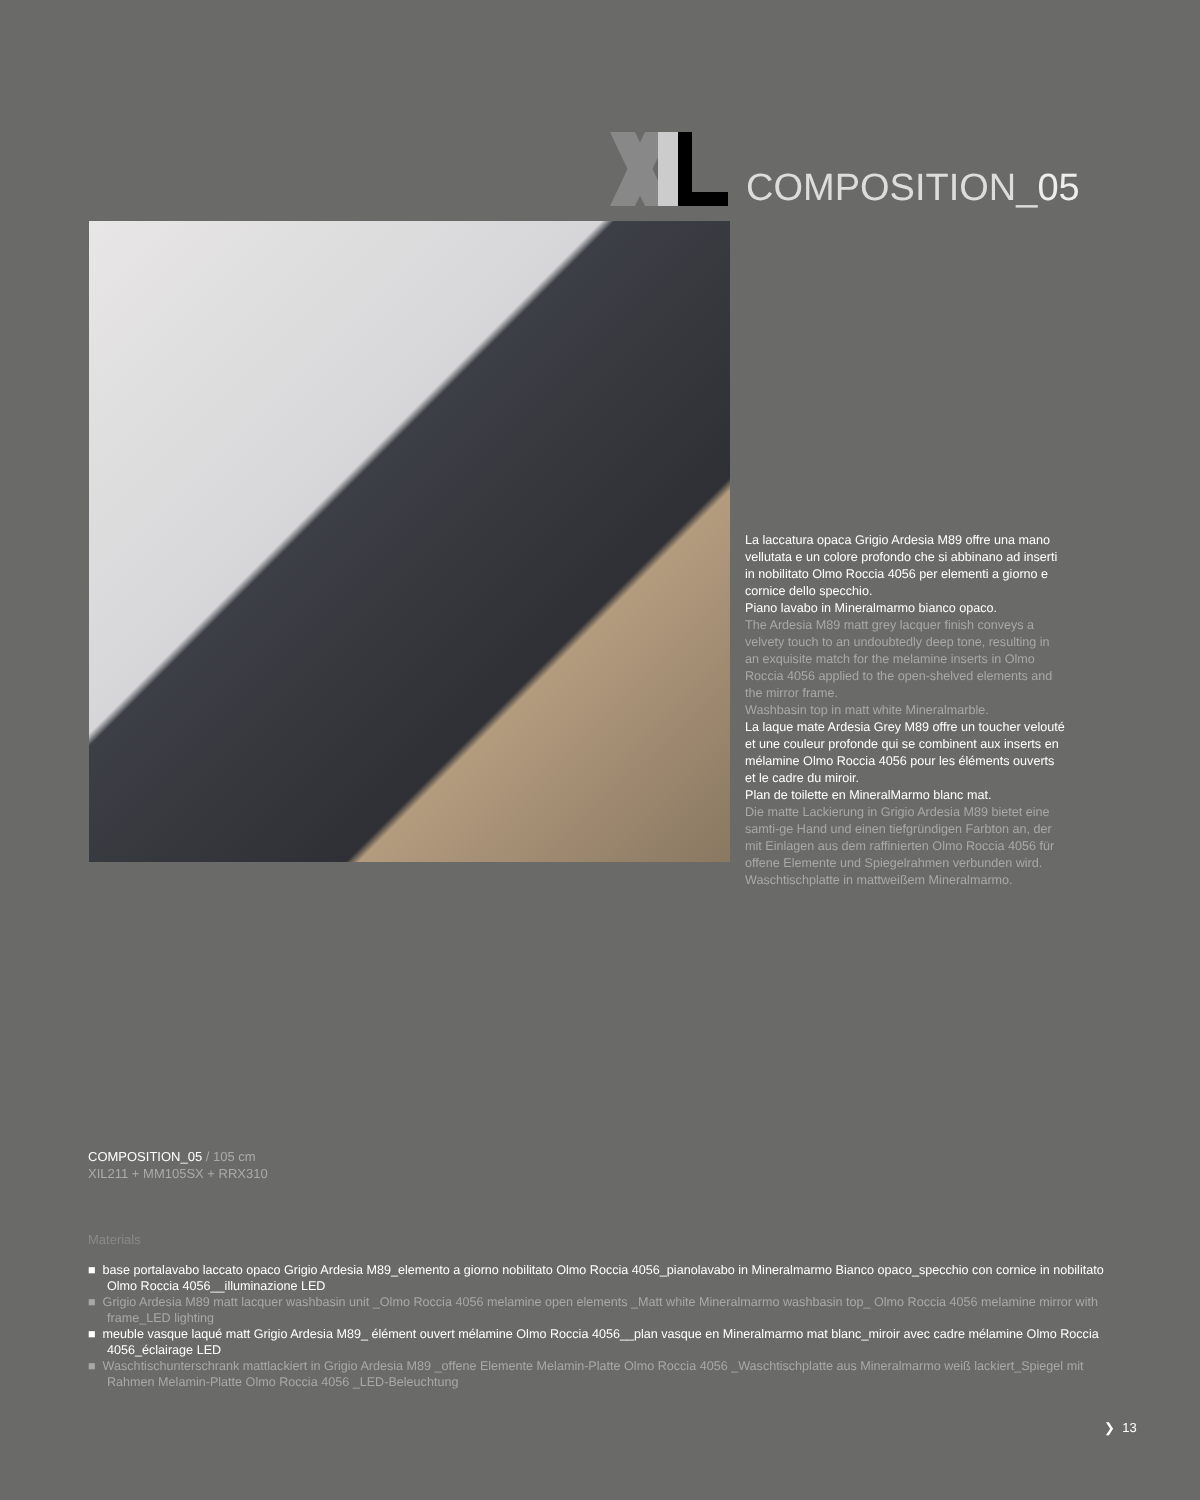COMPOSITION_05
La laccatura opaca Grigio Ardesia M89 offre una mano vellutata e un colore profondo che si abbinano ad inserti in nobilitato Olmo Roccia 4056 per elementi a giorno e cornice dello specchio.
Piano lavabo in Mineralmarmo bianco opaco.
The Ardesia M89 matt grey lacquer finish conveys a velvety touch to an undoubtedly deep tone, resulting in an exquisite match for the melamine inserts in Olmo Roccia 4056 applied to the open-shelved elements and the mirror frame.
Washbasin top in matt white Mineralmarble.
La laque mate Ardesia Grey M89 offre un toucher velouté et une couleur profonde qui se combinent aux inserts en mélamine Olmo Roccia 4056 pour les éléments ouverts et le cadre du miroir.
Plan de toilette en MineralMarmo blanc mat.
Die matte Lackierung in Grigio Ardesia M89 bietet eine samti-ge Hand und einen tiefgründigen Farbton an, der mit Einlagen aus dem raffinierten Olmo Roccia 4056 für offene Elemente und Spiegelrahmen verbunden wird.
Waschtischplatte in mattweißem Mineralmarmo.
COMPOSITION_05 / 105 cm
XIL211 + MM105SX + RRX310
Materials
■ base portalavabo laccato opaco Grigio Ardesia M89_elemento a giorno nobilitato Olmo Roccia 4056_pianolavabo in Mineralmarmo Bianco opaco_specchio con cornice in nobilitato Olmo Roccia 4056__illuminazione LED
■ Grigio Ardesia M89 matt lacquer washbasin unit _Olmo Roccia 4056 melamine open elements _Matt white Mineralmarmo washbasin top_ Olmo Roccia 4056 melamine mirror with frame_LED lighting
■ meuble vasque laqué matt Grigio Ardesia M89_ élément ouvert mélamine Olmo Roccia 4056__plan vasque en Mineralmarmo mat blanc_miroir avec cadre mélamine Olmo Roccia 4056_éclairage LED
■ Waschtischunterschrank mattlackiert in Grigio Ardesia M89 _offene Elemente Melamin-Platte Olmo Roccia 4056 _Waschtischplatte aus Mineralmarmo weiß lackiert_Spiegel mit Rahmen Melamin-Platte Olmo Roccia 4056 _LED-Beleuchtung
❯ 13